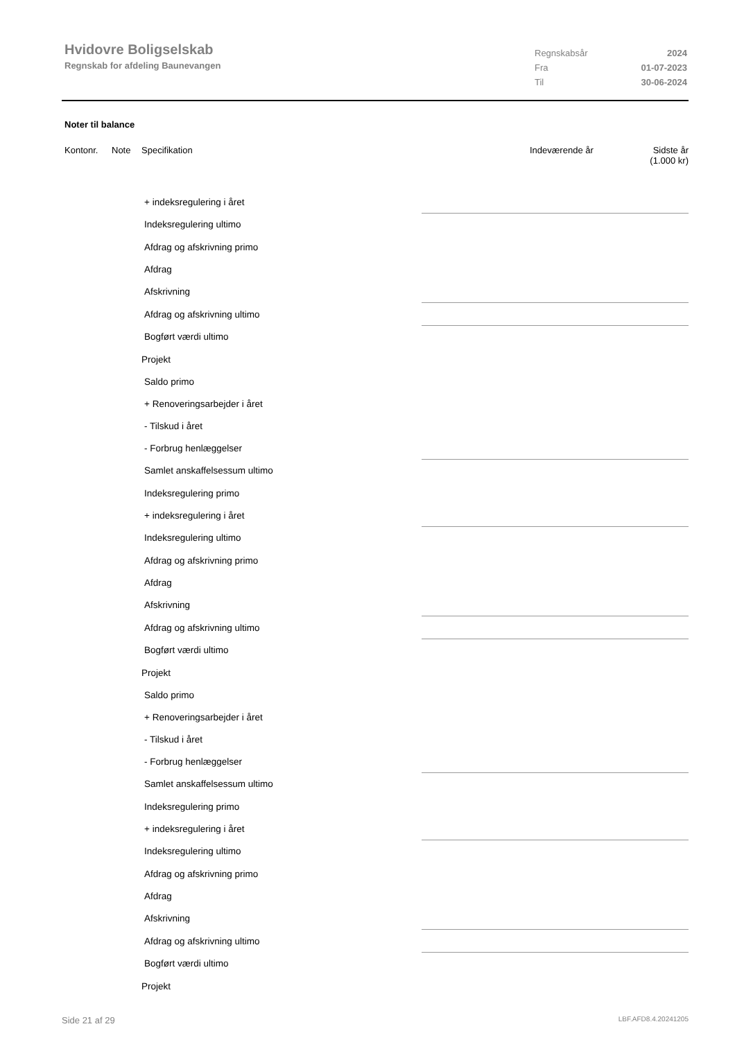Hvidovre Boligselskab
Regnskab for afdeling Baunevangen
Regnskabsår 2024
Fra 01-07-2023
Til 30-06-2024
Noter til balance
Kontonr. Note Specifikation Indeværende år Sidste år
(1.000 kr)
| + indeksregulering i året | |
| Indeksregulering ultimo | |
| Afdrag og afskrivning primo | |
| Afdrag | |
| Afskrivning | |
| Afdrag og afskrivning ultimo | |
| Bogført værdi ultimo | |
| Projekt | |
| Saldo primo | |
| + Renoveringsarbejder i året | |
| - Tilskud i året | |
| - Forbrug henlæggelser | |
| Samlet anskaffelsessum ultimo | |
| Indeksregulering primo | |
| + indeksregulering i året | |
| Indeksregulering ultimo | |
| Afdrag og afskrivning primo | |
| Afdrag | |
| Afskrivning | |
| Afdrag og afskrivning ultimo | |
| Bogført værdi ultimo | |
| Projekt | |
| Saldo primo | |
| + Renoveringsarbejder i året | |
| - Tilskud i året | |
| - Forbrug henlæggelser | |
| Samlet anskaffelsessum ultimo | |
| Indeksregulering primo | |
| + indeksregulering i året | |
| Indeksregulering ultimo | |
| Afdrag og afskrivning primo | |
| Afdrag | |
| Afskrivning | |
| Afdrag og afskrivning ultimo | |
| Bogført værdi ultimo | |
| Projekt | |
Side 21 af 29 LBF.AFD8.4.20241205